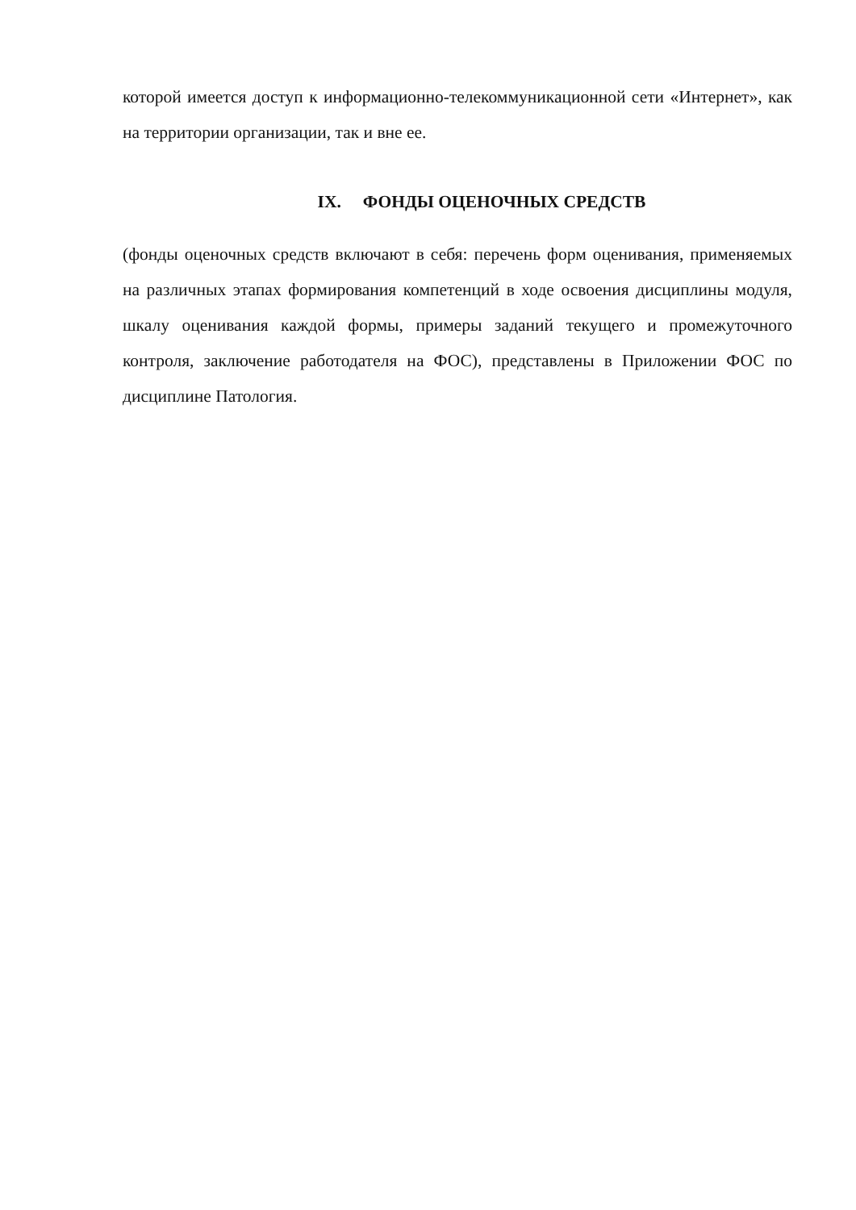которой имеется доступ к информационно-телекоммуникационной сети «Интернет», как на территории организации, так и вне ее.
IX. ФОНДЫ ОЦЕНОЧНЫХ СРЕДСТВ
(фонды оценочных средств включают в себя: перечень форм оценивания, применяемых на различных этапах формирования компетенций в ходе освоения дисциплины модуля, шкалу оценивания каждой формы, примеры заданий текущего и промежуточного контроля, заключение работодателя на ФОС), представлены в Приложении ФОС по дисциплине Патология.